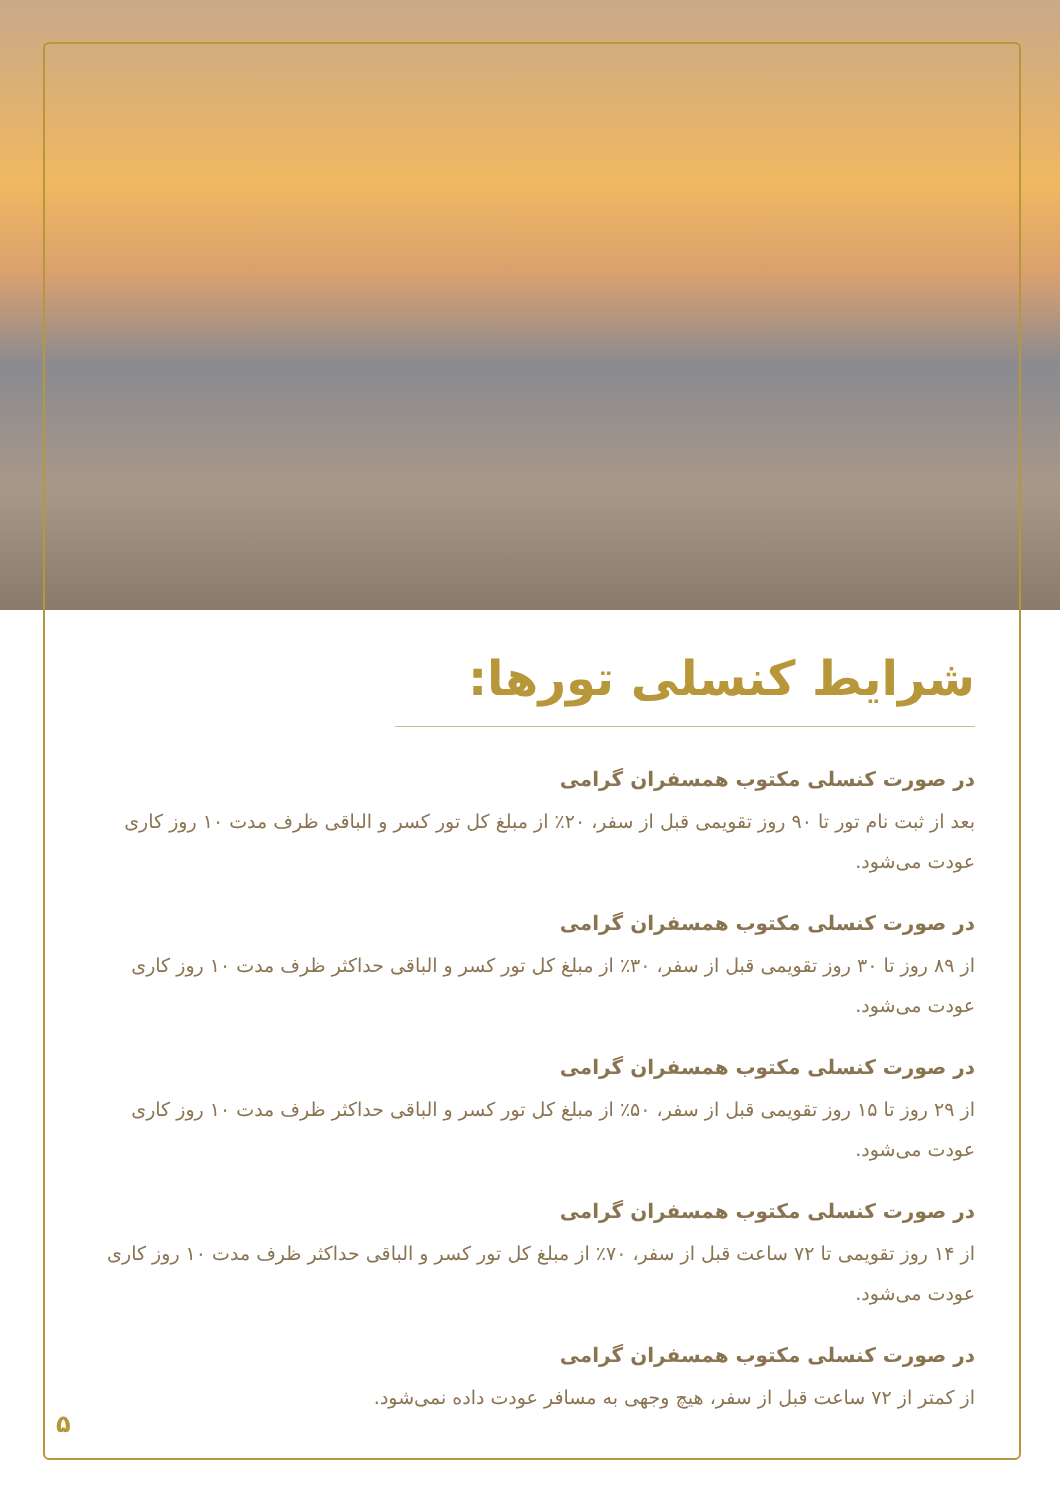شرایط کنسلی تورها:
در صورت کنسلی مکتوب همسفران گرامی
بعد از ثبت نام تور تا ۹۰ روز تقویمی قبل از سفر، ۲۰٪ از مبلغ کل تور کسر و الباقی ظرف مدت ۱۰ روز کاری عودت می‌شود.
در صورت کنسلی مکتوب همسفران گرامی
از ۸۹ روز تا ۳۰ روز تقویمی قبل از سفر، ۳۰٪ از مبلغ کل تور کسر و الباقی حداکثر ظرف مدت ۱۰ روز کاری عودت می‌شود.
در صورت کنسلی مکتوب همسفران گرامی
از ۲۹ روز تا ۱۵ روز تقویمی قبل از سفر، ۵۰٪ از مبلغ کل تور کسر و الباقی حداکثر ظرف مدت ۱۰ روز کاری عودت می‌شود.
در صورت کنسلی مکتوب همسفران گرامی
از ۱۴ روز تقویمی تا ۷۲ ساعت قبل از سفر، ۷۰٪ از مبلغ کل تور کسر و الباقی حداکثر ظرف مدت ۱۰ روز کاری عودت می‌شود.
در صورت کنسلی مکتوب همسفران گرامی
از کمتر از ۷۲ ساعت قبل از سفر، هیچ وجهی به مسافر عودت داده نمی‌شود.
۵